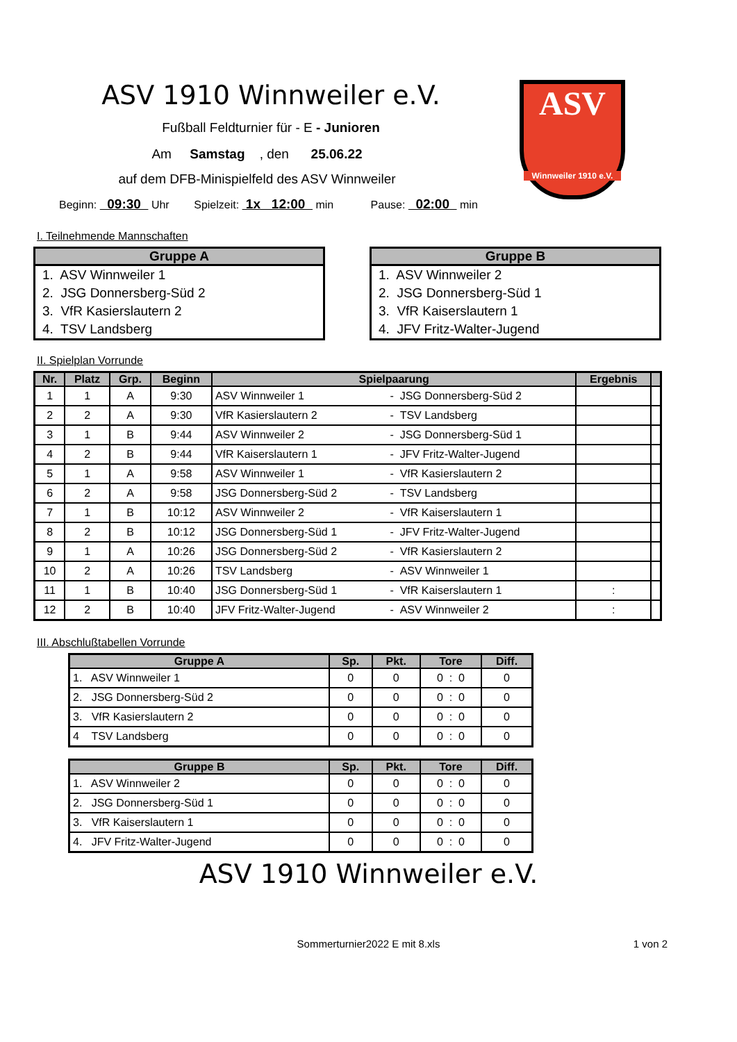ASV
Winnweiler 1910 e.V.
ASV 1910 Winnweiler e.V.
Fußball Feldturnier für - E - Junioren
Am Samstag , den 25.06.22
auf dem DFB-Minispielfeld des ASV Winnweiler
Beginn: 09:30 Uhr Spielzeit: 1x 12:00 min Pause: 02:00 min
I. Teilnehmende Mannschaften
| Gruppe A |
| --- |
| 1. ASV Winnweiler 1 |
| 2. JSG Donnersberg-Süd 2 |
| 3. VfR Kasierslautern 2 |
| 4. TSV Landsberg |
| Gruppe B |
| --- |
| 1. ASV Winnweiler 2 |
| 2. JSG Donnersberg-Süd 1 |
| 3. VfR Kaiserslautern 1 |
| 4. JFV Fritz-Walter-Jugend |
II. Spielplan Vorrunde
| Nr. | Platz | Grp. | Beginn | Spielpaarung | | Ergebnis | |
| --- | --- | --- | --- | --- | --- | --- | --- |
| 1 | 1 | A | 9:30 | ASV Winnweiler 1 | - JSG Donnersberg-Süd 2 | | |
| 2 | 2 | A | 9:30 | VfR Kasierslautern 2 | - TSV Landsberg | | |
| 3 | 1 | B | 9:44 | ASV Winnweiler 2 | - JSG Donnersberg-Süd 1 | | |
| 4 | 2 | B | 9:44 | VfR Kaiserslautern 1 | - JFV Fritz-Walter-Jugend | | |
| 5 | 1 | A | 9:58 | ASV Winnweiler 1 | - VfR Kasierslautern 2 | | |
| 6 | 2 | A | 9:58 | JSG Donnersberg-Süd 2 | - TSV Landsberg | | |
| 7 | 1 | B | 10:12 | ASV Winnweiler 2 | - VfR Kaiserslautern 1 | | |
| 8 | 2 | B | 10:12 | JSG Donnersberg-Süd 1 | - JFV Fritz-Walter-Jugend | | |
| 9 | 1 | A | 10:26 | JSG Donnersberg-Süd 2 | - VfR Kasierslautern 2 | | |
| 10 | 2 | A | 10:26 | TSV Landsberg | - ASV Winnweiler 1 | | |
| 11 | 1 | B | 10:40 | JSG Donnersberg-Süd 1 | - VfR Kaiserslautern 1 | : | |
| 12 | 2 | B | 10:40 | JFV Fritz-Walter-Jugend | - ASV Winnweiler 2 | : | |
III. Abschlußtabellen Vorrunde
| Gruppe A | Sp. | Pkt. | Tore | Diff. |
| --- | --- | --- | --- | --- |
| 1. ASV Winnweiler 1 | 0 | 0 | 0 : 0 | 0 |
| 2. JSG Donnersberg-Süd 2 | 0 | 0 | 0 : 0 | 0 |
| 3. VfR Kasierslautern 2 | 0 | 0 | 0 : 0 | 0 |
| 4 TSV Landsberg | 0 | 0 | 0 : 0 | 0 |
| Gruppe B | Sp. | Pkt. | Tore | Diff. |
| --- | --- | --- | --- | --- |
| 1. ASV Winnweiler 2 | 0 | 0 | 0 : 0 | 0 |
| 2. JSG Donnersberg-Süd 1 | 0 | 0 | 0 : 0 | 0 |
| 3. VfR Kaiserslautern 1 | 0 | 0 | 0 : 0 | 0 |
| 4. JFV Fritz-Walter-Jugend | 0 | 0 | 0 : 0 | 0 |
ASV 1910 Winnweiler e.V.
Sommerturnier2022 E mit 8.xls
1 von 2